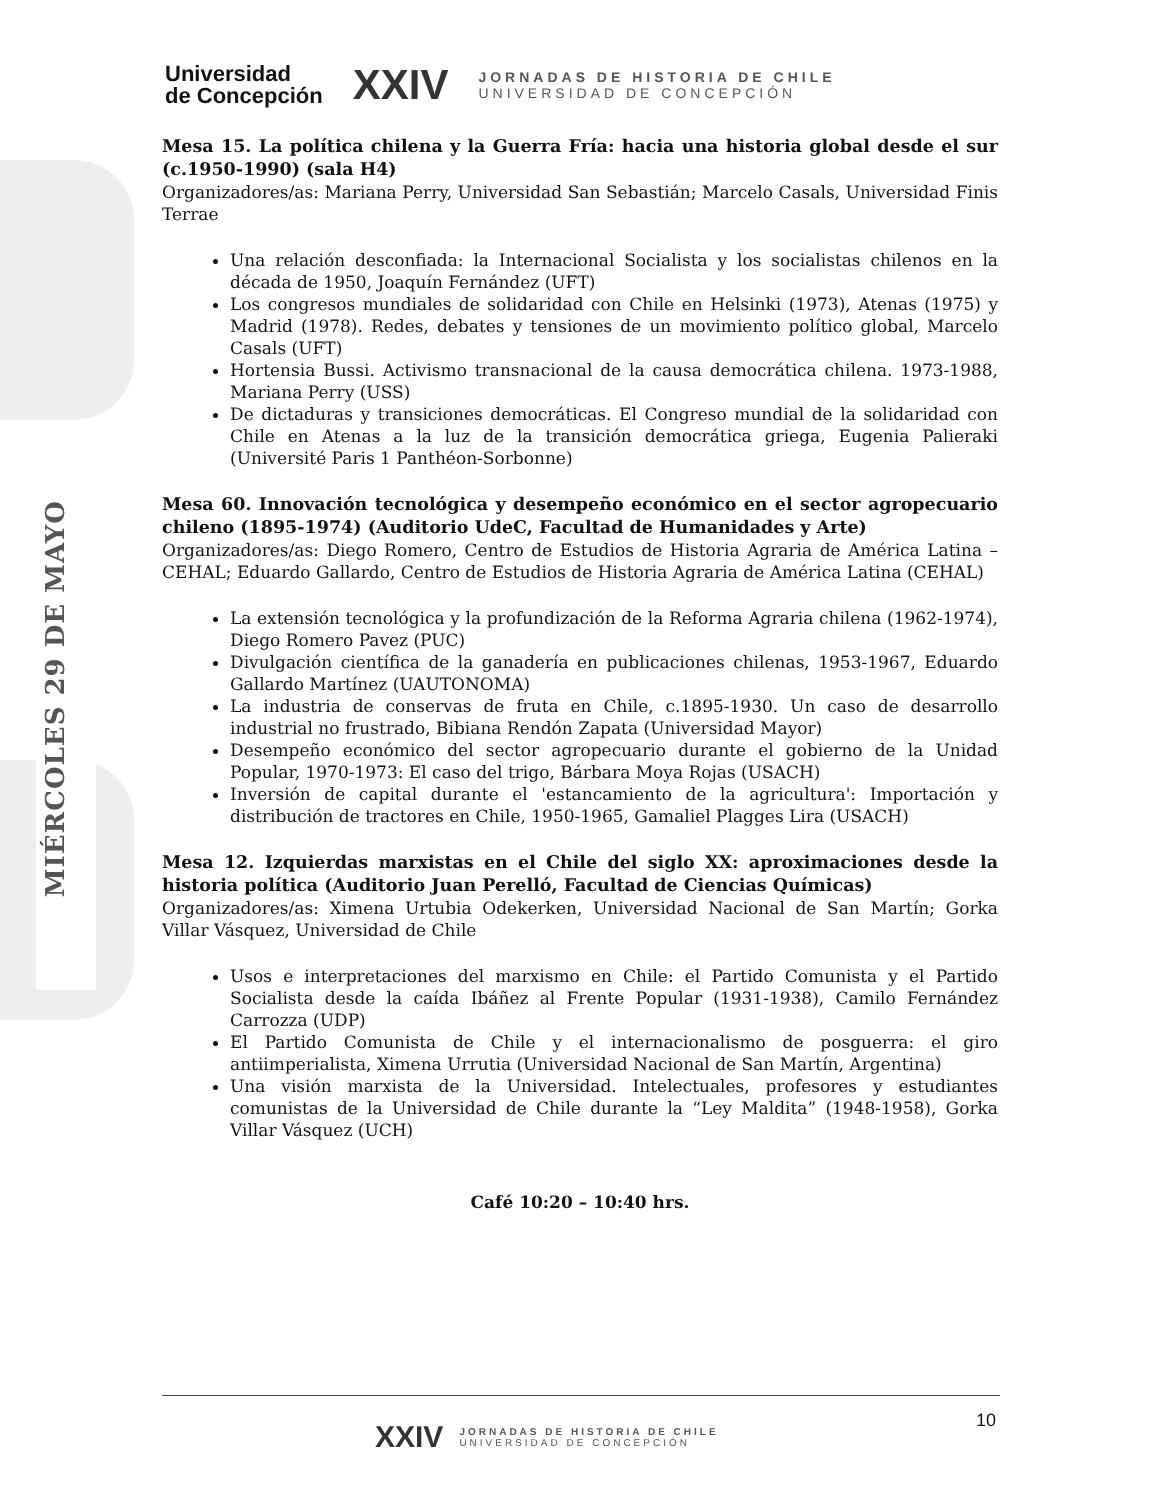MIÉRCOLES 29 DE MAYO
Universidad
de Concepción
XXIV
JORNADAS DE HISTORIA DE CHILE
UNIVERSIDAD DE CONCEPCIÓN
Mesa 15. La política chilena y la Guerra Fría: hacia una historia global desde el sur (c.1950-1990) (sala H4)
Organizadores/as: Mariana Perry, Universidad San Sebastián; Marcelo Casals, Universidad Finis Terrae
Una relación desconfiada: la Internacional Socialista y los socialistas chilenos en la década de 1950, Joaquín Fernández (UFT)
Los congresos mundiales de solidaridad con Chile en Helsinki (1973), Atenas (1975) y Madrid (1978). Redes, debates y tensiones de un movimiento político global, Marcelo Casals (UFT)
Hortensia Bussi. Activismo transnacional de la causa democrática chilena. 1973-1988, Mariana Perry (USS)
De dictaduras y transiciones democráticas. El Congreso mundial de la solidaridad con Chile en Atenas a la luz de la transición democrática griega, Eugenia Palieraki (Université Paris 1 Panthéon-Sorbonne)
Mesa 60. Innovación tecnológica y desempeño económico en el sector agropecuario chileno (1895-1974) (Auditorio UdeC, Facultad de Humanidades y Arte)
Organizadores/as: Diego Romero, Centro de Estudios de Historia Agraria de América Latina – CEHAL; Eduardo Gallardo, Centro de Estudios de Historia Agraria de América Latina (CEHAL)
La extensión tecnológica y la profundización de la Reforma Agraria chilena (1962-1974), Diego Romero Pavez (PUC)
Divulgación científica de la ganadería en publicaciones chilenas, 1953-1967, Eduardo Gallardo Martínez (UAUTONOMA)
La industria de conservas de fruta en Chile, c.1895-1930. Un caso de desarrollo industrial no frustrado, Bibiana Rendón Zapata (Universidad Mayor)
Desempeño económico del sector agropecuario durante el gobierno de la Unidad Popular, 1970-1973: El caso del trigo, Bárbara Moya Rojas (USACH)
Inversión de capital durante el 'estancamiento de la agricultura': Importación y distribución de tractores en Chile, 1950-1965, Gamaliel Plagges Lira (USACH)
Mesa 12. Izquierdas marxistas en el Chile del siglo XX: aproximaciones desde la historia política (Auditorio Juan Perelló, Facultad de Ciencias Químicas)
Organizadores/as: Ximena Urtubia Odekerken, Universidad Nacional de San Martín; Gorka Villar Vásquez, Universidad de Chile
Usos e interpretaciones del marxismo en Chile: el Partido Comunista y el Partido Socialista desde la caída Ibáñez al Frente Popular (1931-1938), Camilo Fernández Carrozza (UDP)
El Partido Comunista de Chile y el internacionalismo de posguerra: el giro antiimperialista, Ximena Urrutia (Universidad Nacional de San Martín, Argentina)
Una visión marxista de la Universidad. Intelectuales, profesores y estudiantes comunistas de la Universidad de Chile durante la “Ley Maldita” (1948-1958), Gorka Villar Vásquez (UCH)
Café 10:20 – 10:40 hrs.
10
XXIV
JORNADAS DE HISTORIA DE CHILE
UNIVERSIDAD DE CONCEPCIÓN